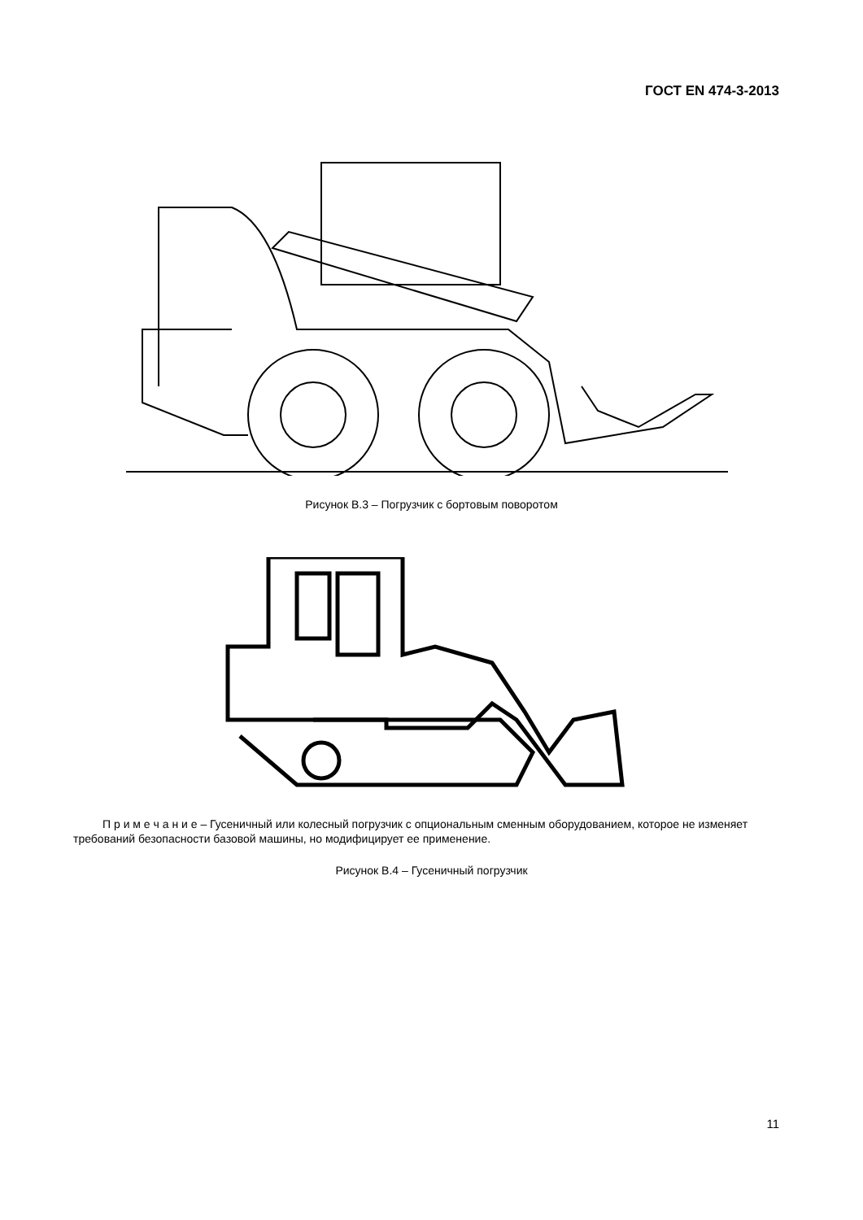ГОСТ EN 474-3-2013
Рисунок В.3 – Погрузчик с бортовым поворотом
П р и м е ч а н и е – Гусеничный или колесный погрузчик с опциональным сменным оборудованием, которое не изменяет требований безопасности базовой машины, но модифицирует ее применение.
Рисунок В.4 – Гусеничный погрузчик
11